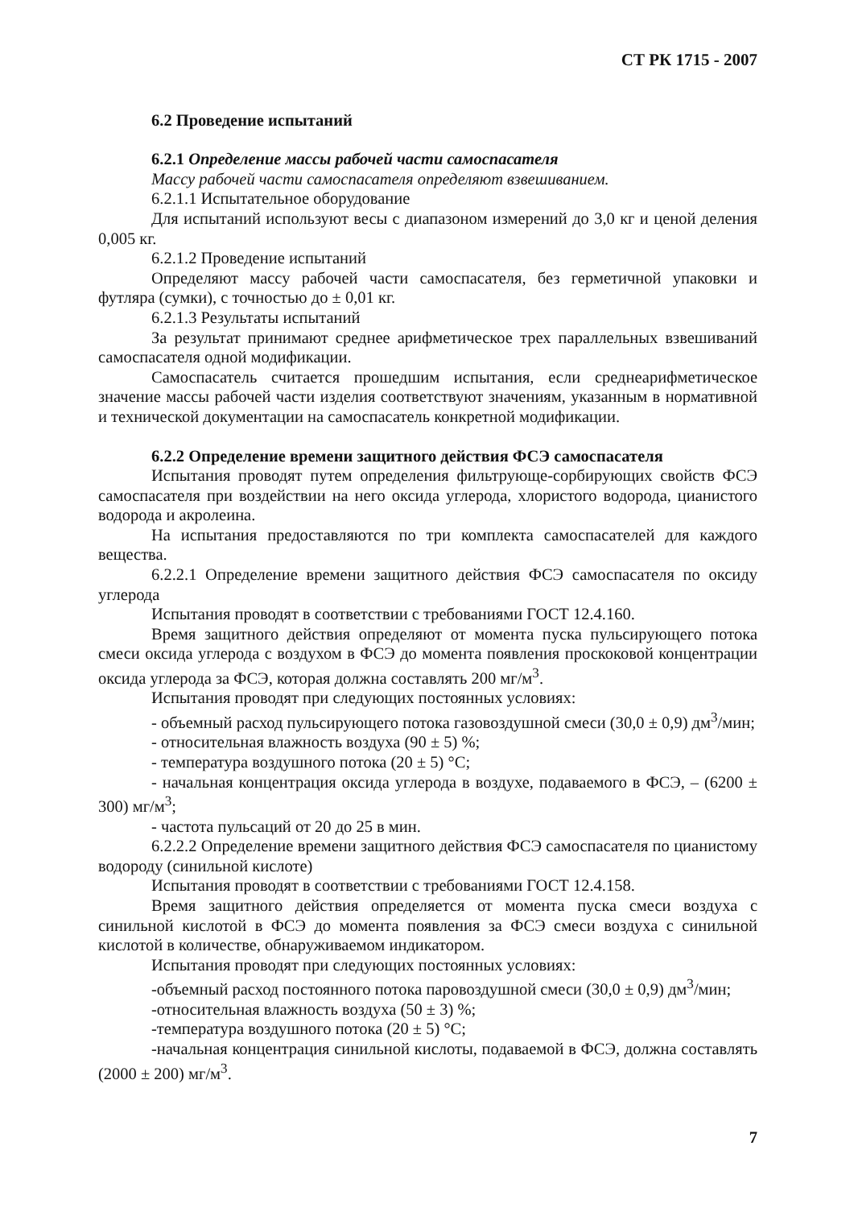СТ РК 1715 - 2007
6.2 Проведение испытаний
6.2.1 Определение массы рабочей части самоспасателя
Массу рабочей части самоспасателя определяют взвешиванием.
6.2.1.1 Испытательное оборудование
Для испытаний используют весы с диапазоном измерений до 3,0 кг и ценой деления 0,005 кг.
6.2.1.2 Проведение испытаний
Определяют массу рабочей части самоспасателя, без герметичной упаковки и футляра (сумки), с точностью до ± 0,01 кг.
6.2.1.3 Результаты испытаний
За результат принимают среднее арифметическое трех параллельных взвешиваний самоспасателя одной модификации.
Самоспасатель считается прошедшим испытания, если среднеарифметическое значение массы рабочей части изделия соответствуют значениям, указанным в нормативной и технической документации на самоспасатель конкретной модификации.
6.2.2 Определение времени защитного действия ФСЭ самоспасателя
Испытания проводят путем определения фильтрующе-сорбирующих свойств ФСЭ самоспасателя при воздействии на него оксида углерода, хлористого водорода, цианистого водорода и акролеина.
На испытания предоставляются по три комплекта самоспасателей для каждого вещества.
6.2.2.1 Определение времени защитного действия ФСЭ самоспасателя по оксиду углерода
Испытания проводят в соответствии с требованиями ГОСТ 12.4.160.
Время защитного действия определяют от момента пуска пульсирующего потока смеси оксида углерода с воздухом в ФСЭ до момента появления проскоковой концентрации оксида углерода за ФСЭ, которая должна составлять 200 мг/м<sup>3</sup>.
Испытания проводят при следующих постоянных условиях:
- объемный расход пульсирующего потока газовоздушной смеси (30,0 ± 0,9) дм<sup>3</sup>/мин;
- относительная влажность воздуха (90 ± 5) %;
- температура воздушного потока (20 ± 5) °С;
- начальная концентрация оксида углерода в воздухе, подаваемого в ФСЭ, – (6200 ± 300) мг/м<sup>3</sup>;
- частота пульсаций от 20 до 25 в мин.
6.2.2.2 Определение времени защитного действия ФСЭ самоспасателя по цианистому водороду (синильной кислоте)
Испытания проводят в соответствии с требованиями ГОСТ 12.4.158.
Время защитного действия определяется от момента пуска смеси воздуха с синильной кислотой в ФСЭ до момента появления за ФСЭ смеси воздуха с синильной кислотой в количестве, обнаруживаемом индикатором.
Испытания проводят при следующих постоянных условиях:
-объемный расход постоянного потока паровоздушной смеси (30,0 ± 0,9) дм<sup>3</sup>/мин;
-относительная влажность воздуха (50 ± 3) %;
-температура воздушного потока (20 ± 5) °С;
-начальная концентрация синильной кислоты, подаваемой в ФСЭ, должна составлять (2000 ± 200) мг/м<sup>3</sup>.
7